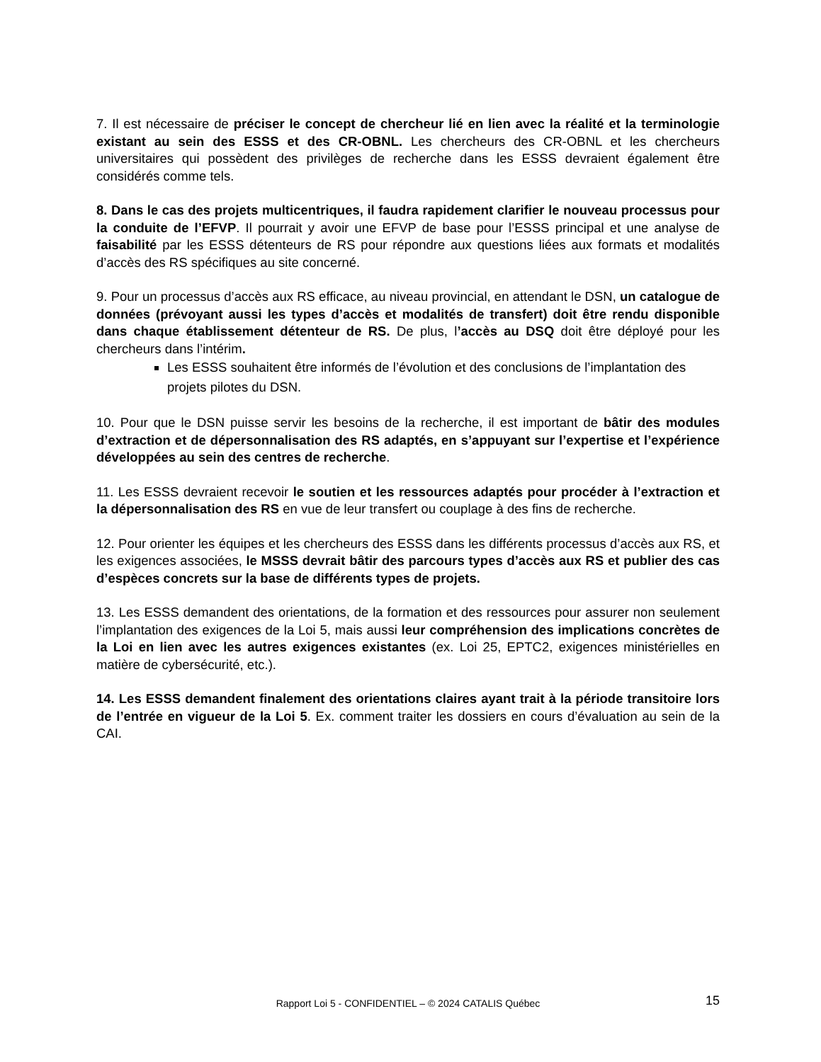7. Il est nécessaire de préciser le concept de chercheur lié en lien avec la réalité et la terminologie existant au sein des ESSS et des CR-OBNL. Les chercheurs des CR-OBNL et les chercheurs universitaires qui possèdent des privilèges de recherche dans les ESSS devraient également être considérés comme tels.
8. Dans le cas des projets multicentriques, il faudra rapidement clarifier le nouveau processus pour la conduite de l’EFVP. Il pourrait y avoir une EFVP de base pour l’ESSS principal et une analyse de faisabilité par les ESSS détenteurs de RS pour répondre aux questions liées aux formats et modalités d’accès des RS spécifiques au site concerné.
9. Pour un processus d’accès aux RS efficace, au niveau provincial, en attendant le DSN, un catalogue de données (prévoyant aussi les types d’accès et modalités de transfert) doit être rendu disponible dans chaque établissement détenteur de RS. De plus, l’accès au DSQ doit être déployé pour les chercheurs dans l’intérim.
Les ESSS souhaitent être informés de l’évolution et des conclusions de l’implantation des projets pilotes du DSN.
10. Pour que le DSN puisse servir les besoins de la recherche, il est important de bâtir des modules d’extraction et de dépersonnalisation des RS adaptés, en s’appuyant sur l’expertise et l’expérience développées au sein des centres de recherche.
11. Les ESSS devraient recevoir le soutien et les ressources adaptés pour procéder à l’extraction et la dépersonnalisation des RS en vue de leur transfert ou couplage à des fins de recherche.
12. Pour orienter les équipes et les chercheurs des ESSS dans les différents processus d’accès aux RS, et les exigences associées, le MSSS devrait bâtir des parcours types d’accès aux RS et publier des cas d’espèces concrets sur la base de différents types de projets.
13. Les ESSS demandent des orientations, de la formation et des ressources pour assurer non seulement l’implantation des exigences de la Loi 5, mais aussi leur compréhension des implications concrètes de la Loi en lien avec les autres exigences existantes (ex. Loi 25, EPTC2, exigences ministérielles en matière de cybersécurité, etc.).
14. Les ESSS demandent finalement des orientations claires ayant trait à la période transitoire lors de l’entrée en vigueur de la Loi 5. Ex. comment traiter les dossiers en cours d’évaluation au sein de la CAI.
Rapport Loi 5 - CONFIDENTIEL – © 2024 CATALIS Québec 15